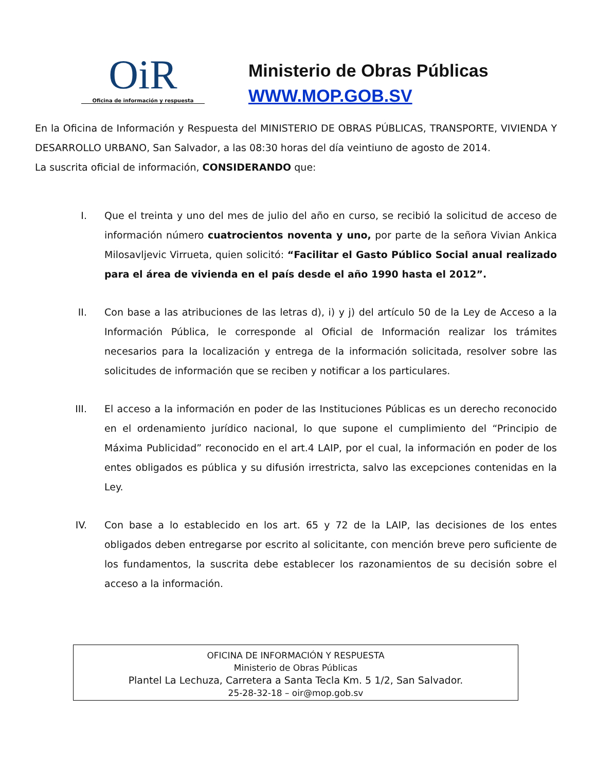OiR
Oficina de información y respuesta
Ministerio de Obras Públicas
WWW.MOP.GOB.SV
En la Oficina de Información y Respuesta del MINISTERIO DE OBRAS PÚBLICAS, TRANSPORTE, VIVIENDA Y DESARROLLO URBANO, San Salvador, a las 08:30 horas del día veintiuno de agosto de 2014.
La suscrita oficial de información, CONSIDERANDO que:
I. Que el treinta y uno del mes de julio del año en curso, se recibió la solicitud de acceso de información número cuatrocientos noventa y uno, por parte de la señora Vivian Ankica Milosavljevic Virrueta, quien solicitó: “Facilitar el Gasto Público Social anual realizado para el área de vivienda en el país desde el año 1990 hasta el 2012”.
II. Con base a las atribuciones de las letras d), i) y j) del artículo 50 de la Ley de Acceso a la Información Pública, le corresponde al Oficial de Información realizar los trámites necesarios para la localización y entrega de la información solicitada, resolver sobre las solicitudes de información que se reciben y notificar a los particulares.
III. El acceso a la información en poder de las Instituciones Públicas es un derecho reconocido en el ordenamiento jurídico nacional, lo que supone el cumplimiento del “Principio de Máxima Publicidad” reconocido en el art.4 LAIP, por el cual, la información en poder de los entes obligados es pública y su difusión irrestricta, salvo las excepciones contenidas en la Ley.
IV. Con base a lo establecido en los art. 65 y 72 de la LAIP, las decisiones de los entes obligados deben entregarse por escrito al solicitante, con mención breve pero suficiente de los fundamentos, la suscrita debe establecer los razonamientos de su decisión sobre el acceso a la información.
OFICINA DE INFORMACIÓN Y RESPUESTA
Ministerio de Obras Públicas
Plantel La Lechuza, Carretera a Santa Tecla Km. 5 1/2, San Salvador.
25-28-32-18 – oir@mop.gob.sv